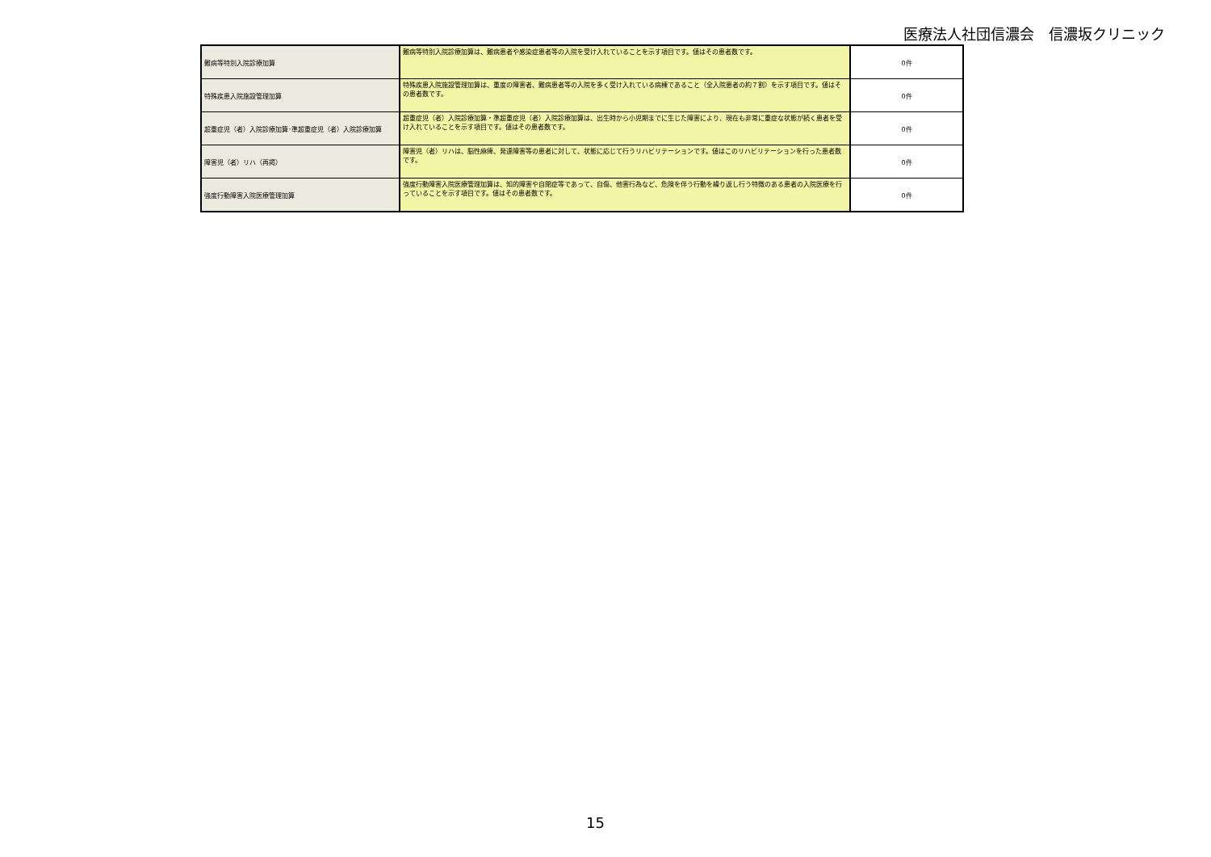医療法人社団信濃会　信濃坂クリニック
| 難病等特別入院診療加算 | 難病等特別入院診療加算は、難病患者や感染症患者等の入院を受け入れていることを示す項目です。値はその患者数です。 | 0件 |
| 特殊疾患入院施設管理加算 | 特殊疾患入院施設管理加算は、重度の障害者、難病患者等の入院を多く受け入れている病棟であること（全入院患者の約７割）を示す項目です。値はその患者数です。 | 0件 |
| 超重症児（者）入院診療加算･準超重症児（者）入院診療加算 | 超重症児（者）入院診療加算・準超重症児（者）入院診療加算は、出生時から小児期までに生じた障害により、現在も非常に重症な状態が続く患者を受け入れていることを示す項目です。値はその患者数です。 | 0件 |
| 障害児（者）リハ（再掲） | 障害児（者）リハは、脳性麻痺、発達障害等の患者に対して、状態に応じて行うリハビリテーションです。値はこのリハビリテーションを行った患者数です。 | 0件 |
| 強度行動障害入院医療管理加算 | 強度行動障害入院医療管理加算は、知的障害や自閉症等であって、自傷、他害行為など、危険を伴う行動を繰り返し行う特徴のある患者の入院医療を行っていることを示す項目です。値はその患者数です。 | 0件 |
15